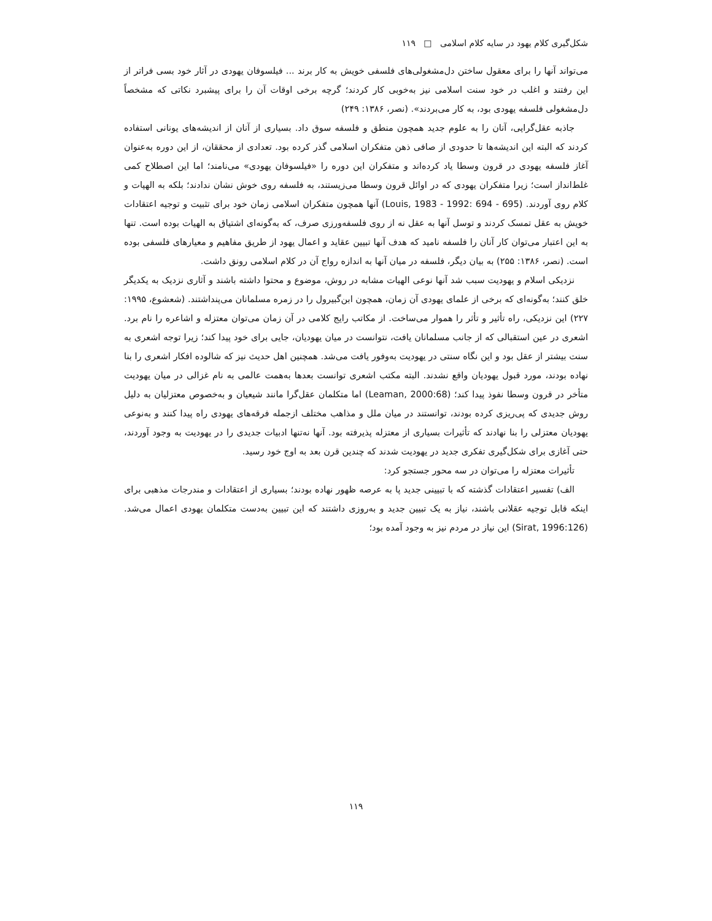شکل‌گیری کلام یهود در سایه کلام اسلامی □ ۱۱۹
می‌تواند آنها را برای معقول ساختن دل‌مشغولی‌های فلسفی خویش به کار برند ... فیلسوفان یهودی در آثار خود بسی فراتر از این رفتند و اغلب در خود سنت اسلامی نیز به‌خوبی کار کردند؛ گرچه برخی اوقات آن را برای پیشبرد نکاتی که مشخصاً دل‌مشغولی فلسفه یهودی بود، به کار می‌بردند». (نصر، ۱۳۸۶: ۲۴۹)
جاذبه عقل‌گرایی، آنان را به علوم جدید همچون منطق و فلسفه سوق داد. بسیاری از آنان از اندیشه‌های یونانی استفاده کردند که البته این اندیشه‌ها تا حدودی از صافی ذهن متفکران اسلامی گذر کرده بود. تعدادی از محققان، از این دوره به‌عنوان آغاز فلسفه یهودی در قرون وسطا یاد کرده‌اند و متفکران این دوره را «فیلسوفان یهودی» می‌نامند؛ اما این اصطلاح کمی غلط‌انداز است؛ زیرا متفکران یهودی که در اوائل قرون وسطا می‌زیستند، به فلسفه روی خوش نشان ندادند؛ بلکه به الهیات و کلام روی آوردند. (Louis, 1983 - 1992: 694 - 695) آنها همچون متفکران اسلامی زمان خود برای تثبیت و توجیه اعتقادات خویش به عقل تمسک کردند و توسل آنها به عقل نه از روی فلسفه‌ورزی صرف، که به‌گونه‌ای اشتیاق به الهیات بوده است. تنها به این اعتبار می‌توان کار آنان را فلسفه نامید که هدف آنها تبیین عقاید و اعمال یهود از طریق مفاهیم و معیارهای فلسفی بوده است. (نصر، ۱۳۸۶: ۲۵۵) به بیان دیگر، فلسفه در میان آنها به اندازه رواج آن در کلام اسلامی رونق داشت.
نزدیکی اسلام و یهودیت سبب شد آنها نوعی الهیات مشابه در روش، موضوع و محتوا داشته باشند و آثاری نزدیک به یکدیگر خلق کنند؛ به‌گونه‌ای که برخی از علمای یهودی آن زمان، همچون ابن‌گبیرول را در زمره مسلمانان می‌پنداشتند. (شعشوع، ۱۹۹۵: ۲۲۷) این نزدیکی، راه تأثیر و تأثر را هموار می‌ساخت. از مکاتب رایج کلامی در آن زمان می‌توان معتزله و اشاعره را نام برد. اشعری در عین استقبالی که از جانب مسلمانان یافت، نتوانست در میان یهودیان، جایی برای خود پیدا کند؛ زیرا توجه اشعری به سنت بیشتر از عقل بود و این نگاه سنتی در یهودیت به‌وفور یافت می‌شد. همچنین اهل حدیث نیز که شالوده افکار اشعری را بنا نهاده بودند، مورد قبول یهودیان واقع نشدند. البته مکتب اشعری توانست بعدها به‌همت عالمی به نام غزالی در میان یهودیت متأخر در قرون وسطا نفوذ پیدا کند؛ (Leaman, 2000:68) اما متکلمان عقل‌گرا مانند شیعیان و به‌خصوص معتزلیان به دلیل روش جدیدی که پی‌ریزی کرده بودند، توانستند در میان ملل و مذاهب مختلف ازجمله فرقه‌های یهودی راه پیدا کنند و به‌نوعی یهودیان معتزلی را بنا نهادند که تأثیرات بسیاری از معتزله پذیرفته بود. آنها نه‌تنها ادبیات جدیدی را در یهودیت به وجود آوردند، حتی آغازی برای شکل‌گیری تفکری جدید در یهودیت شدند که چندین قرن بعد به اوج خود رسید.
تأثیرات معتزله را می‌توان در سه محور جستجو کرد:
الف) تفسیر اعتقادات گذشته که با تبیینی جدید پا به عرصه ظهور نهاده بودند؛ بسیاری از اعتقادات و مندرجات مذهبی برای اینکه قابل توجیه عقلانی باشند، نیاز به یک تبیین جدید و به‌روزی داشتند که این تبیین به‌دست متکلمان یهودی اعمال می‌شد. (Sirat, 1996:126) این نیاز در مردم نیز به وجود آمده بود؛
۱۱۹